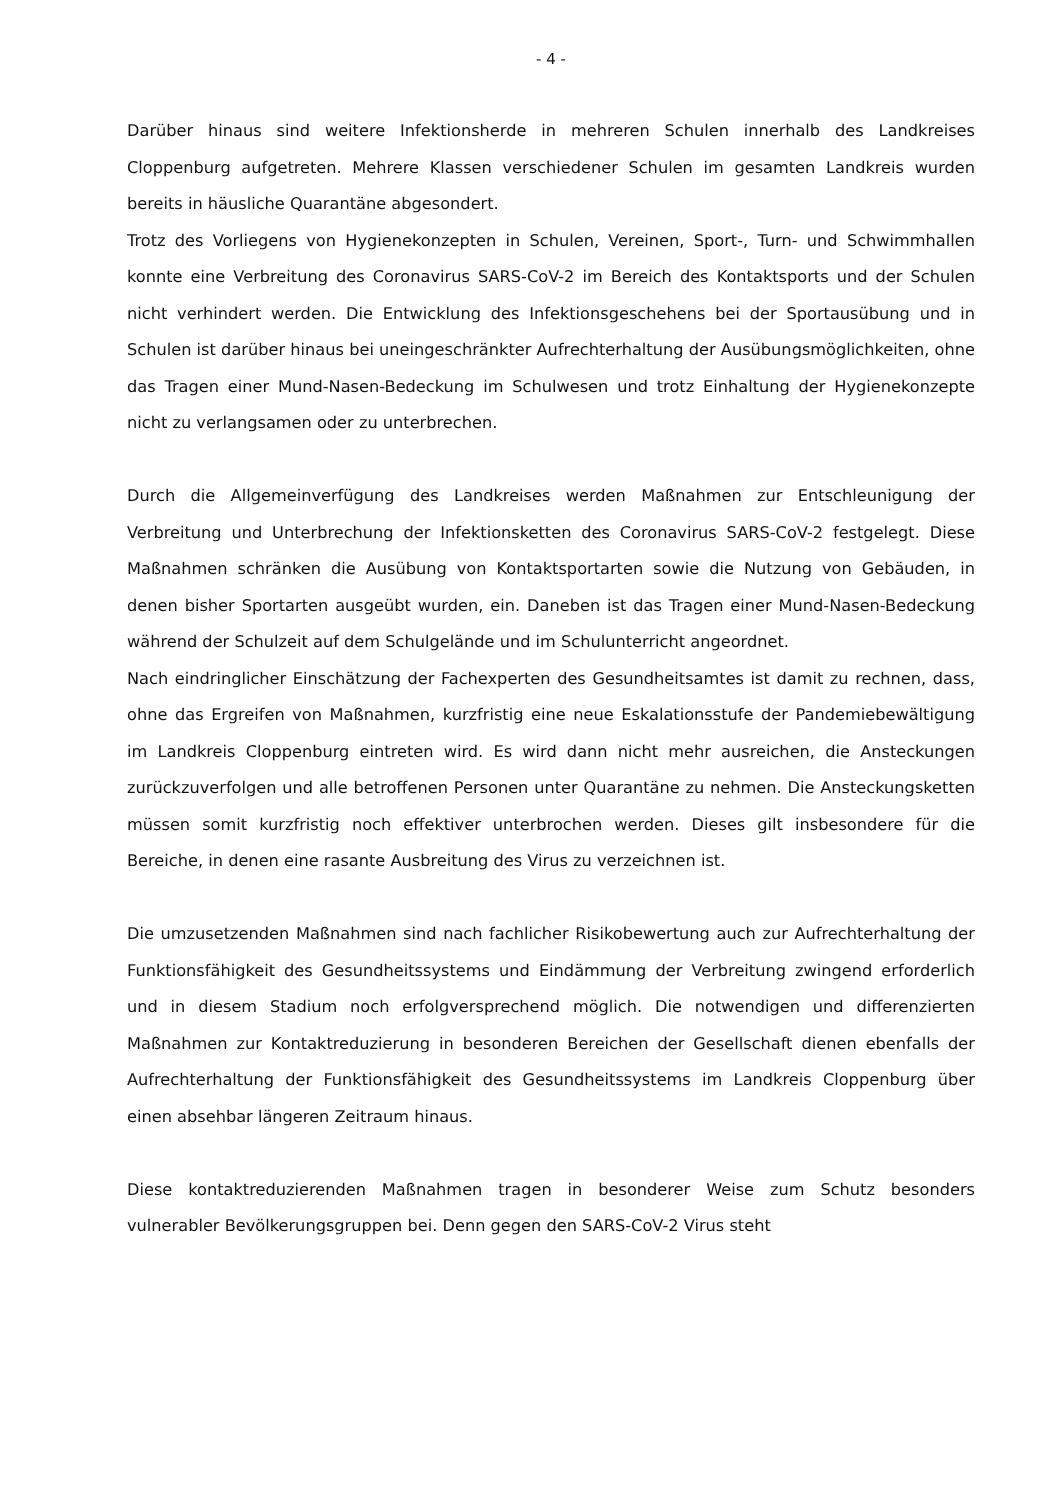- 4 -
Darüber hinaus sind weitere Infektionsherde in mehreren Schulen innerhalb des Landkreises Cloppenburg aufgetreten. Mehrere Klassen verschiedener Schulen im gesamten Landkreis wurden bereits in häusliche Quarantäne abgesondert.
Trotz des Vorliegens von Hygienekonzepten in Schulen, Vereinen, Sport-, Turn- und Schwimmhallen konnte eine Verbreitung des Coronavirus SARS-CoV-2 im Bereich des Kontaktsports und der Schulen nicht verhindert werden. Die Entwicklung des Infektionsgeschehens bei der Sportausübung und in Schulen ist darüber hinaus bei uneingeschränkter Aufrechterhaltung der Ausübungsmöglichkeiten, ohne das Tragen einer Mund-Nasen-Bedeckung im Schulwesen und trotz Einhaltung der Hygienekonzepte nicht zu verlangsamen oder zu unterbrechen.
Durch die Allgemeinverfügung des Landkreises werden Maßnahmen zur Entschleunigung der Verbreitung und Unterbrechung der Infektionsketten des Coronavirus SARS-CoV-2 festgelegt. Diese Maßnahmen schränken die Ausübung von Kontaktsportarten sowie die Nutzung von Gebäuden, in denen bisher Sportarten ausgeübt wurden, ein. Daneben ist das Tragen einer Mund-Nasen-Bedeckung während der Schulzeit auf dem Schulgelände und im Schulunterricht angeordnet.
Nach eindringlicher Einschätzung der Fachexperten des Gesundheitsamtes ist damit zu rechnen, dass, ohne das Ergreifen von Maßnahmen, kurzfristig eine neue Eskalationsstufe der Pandemiebewältigung im Landkreis Cloppenburg eintreten wird. Es wird dann nicht mehr ausreichen, die Ansteckungen zurückzuverfolgen und alle betroffenen Personen unter Quarantäne zu nehmen. Die Ansteckungsketten müssen somit kurzfristig noch effektiver unterbrochen werden. Dieses gilt insbesondere für die Bereiche, in denen eine rasante Ausbreitung des Virus zu verzeichnen ist.
Die umzusetzenden Maßnahmen sind nach fachlicher Risikobewertung auch zur Aufrechterhaltung der Funktionsfähigkeit des Gesundheitssystems und Eindämmung der Verbreitung zwingend erforderlich und in diesem Stadium noch erfolgversprechend möglich. Die notwendigen und differenzierten Maßnahmen zur Kontaktreduzierung in besonderen Bereichen der Gesellschaft dienen ebenfalls der Aufrechterhaltung der Funktionsfähigkeit des Gesundheitssystems im Landkreis Cloppenburg über einen absehbar längeren Zeitraum hinaus.
Diese kontaktreduzierenden Maßnahmen tragen in besonderer Weise zum Schutz besonders vulnerabler Bevölkerungsgruppen bei. Denn gegen den SARS-CoV-2 Virus steht